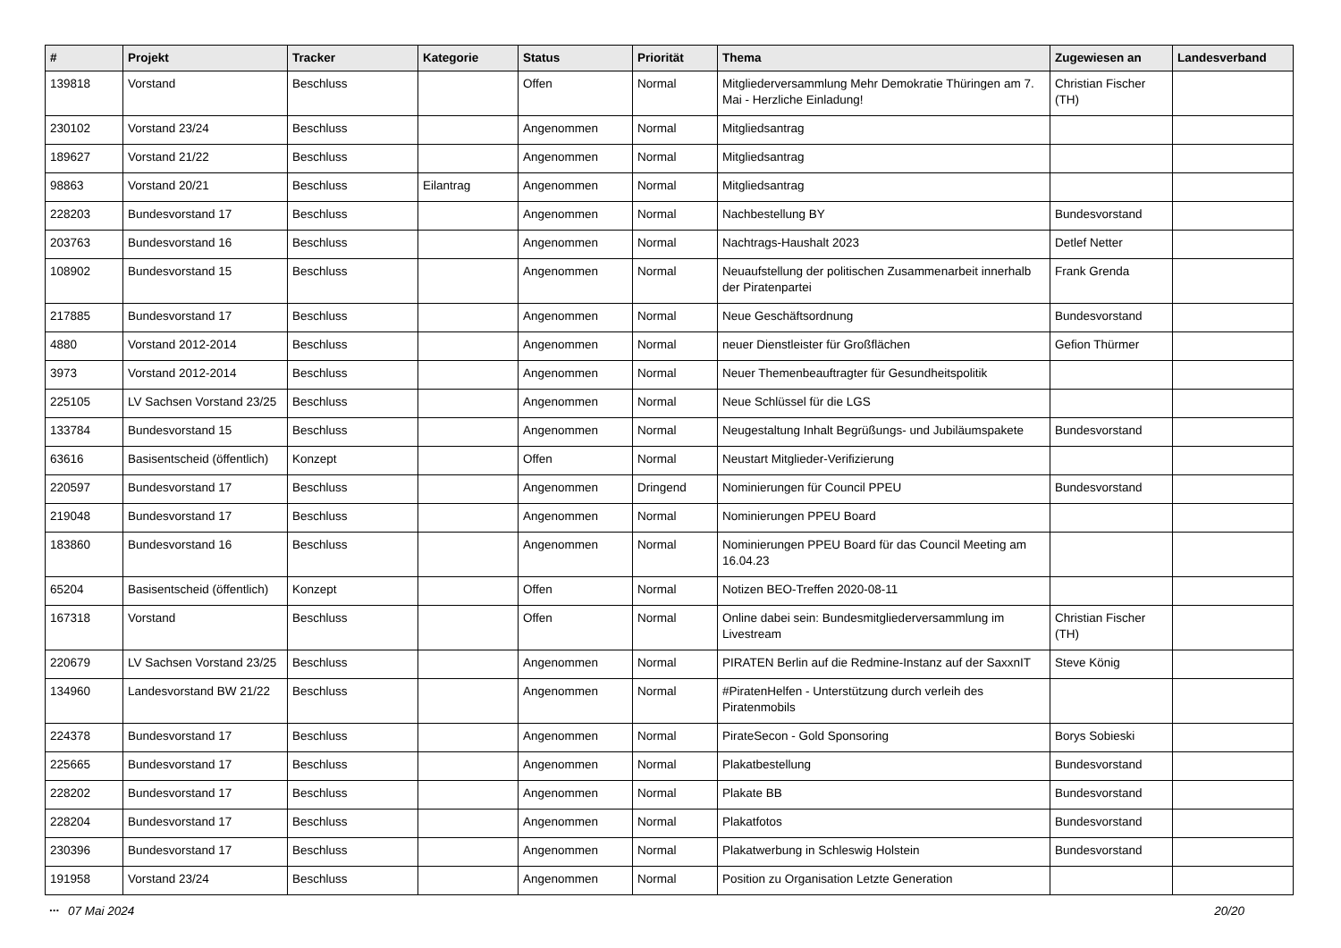| # | Projekt | Tracker | Kategorie | Status | Priorität | Thema | Zugewiesen an | Landesverband |
| --- | --- | --- | --- | --- | --- | --- | --- | --- |
| 139818 | Vorstand | Beschluss | | Offen | Normal | Mitgliederversammlung Mehr Demokratie Thüringen am 7. Mai - Herzliche Einladung! | Christian Fischer (TH) | |
| 230102 | Vorstand 23/24 | Beschluss | | Angenommen | Normal | Mitgliedsantrag | | |
| 189627 | Vorstand 21/22 | Beschluss | | Angenommen | Normal | Mitgliedsantrag | | |
| 98863 | Vorstand 20/21 | Beschluss | Eilantrag | Angenommen | Normal | Mitgliedsantrag | | |
| 228203 | Bundesvorstand 17 | Beschluss | | Angenommen | Normal | Nachbestellung BY | Bundesvorstand | |
| 203763 | Bundesvorstand 16 | Beschluss | | Angenommen | Normal | Nachtrags-Haushalt 2023 | Detlef Netter | |
| 108902 | Bundesvorstand 15 | Beschluss | | Angenommen | Normal | Neuaufstellung der politischen Zusammenarbeit innerhalb der Piratenpartei | Frank Grenda | |
| 217885 | Bundesvorstand 17 | Beschluss | | Angenommen | Normal | Neue Geschäftsordnung | Bundesvorstand | |
| 4880 | Vorstand 2012-2014 | Beschluss | | Angenommen | Normal | neuer Dienstleister für Großflächen | Gefion Thürmer | |
| 3973 | Vorstand 2012-2014 | Beschluss | | Angenommen | Normal | Neuer Themenbeauftragter für Gesundheitspolitik | | |
| 225105 | LV Sachsen Vorstand 23/25 | Beschluss | | Angenommen | Normal | Neue Schlüssel für die LGS | | |
| 133784 | Bundesvorstand 15 | Beschluss | | Angenommen | Normal | Neugestaltung Inhalt Begrüßungs- und Jubiläumspakete | Bundesvorstand | |
| 63616 | Basisentscheid (öffentlich) | Konzept | | Offen | Normal | Neustart Mitglieder-Verifizierung | | |
| 220597 | Bundesvorstand 17 | Beschluss | | Angenommen | Dringend | Nominierungen für Council PPEU | Bundesvorstand | |
| 219048 | Bundesvorstand 17 | Beschluss | | Angenommen | Normal | Nominierungen PPEU Board | | |
| 183860 | Bundesvorstand 16 | Beschluss | | Angenommen | Normal | Nominierungen PPEU Board für das Council Meeting am 16.04.23 | | |
| 65204 | Basisentscheid (öffentlich) | Konzept | | Offen | Normal | Notizen BEO-Treffen 2020-08-11 | | |
| 167318 | Vorstand | Beschluss | | Offen | Normal | Online dabei sein: Bundesmitgliederversammlung im Livestream | Christian Fischer (TH) | |
| 220679 | LV Sachsen Vorstand 23/25 | Beschluss | | Angenommen | Normal | PIRATEN Berlin auf die Redmine-Instanz auf der SaxxnIT | Steve König | |
| 134960 | Landesvorstand BW 21/22 | Beschluss | | Angenommen | Normal | #PiratenHelfen - Unterstützung durch verleih des Piratenmobils | | |
| 224378 | Bundesvorstand 17 | Beschluss | | Angenommen | Normal | PirateSecon - Gold Sponsoring | Borys Sobieski | |
| 225665 | Bundesvorstand 17 | Beschluss | | Angenommen | Normal | Plakatbestellung | Bundesvorstand | |
| 228202 | Bundesvorstand 17 | Beschluss | | Angenommen | Normal | Plakate BB | Bundesvorstand | |
| 228204 | Bundesvorstand 17 | Beschluss | | Angenommen | Normal | Plakatfotos | Bundesvorstand | |
| 230396 | Bundesvorstand 17 | Beschluss | | Angenommen | Normal | Plakatwerbung in Schleswig Holstein | Bundesvorstand | |
| 191958 | Vorstand 23/24 | Beschluss | | Angenommen | Normal | Position zu Organisation Letzte Generation | | |
...
07 Mai 2024 20/20